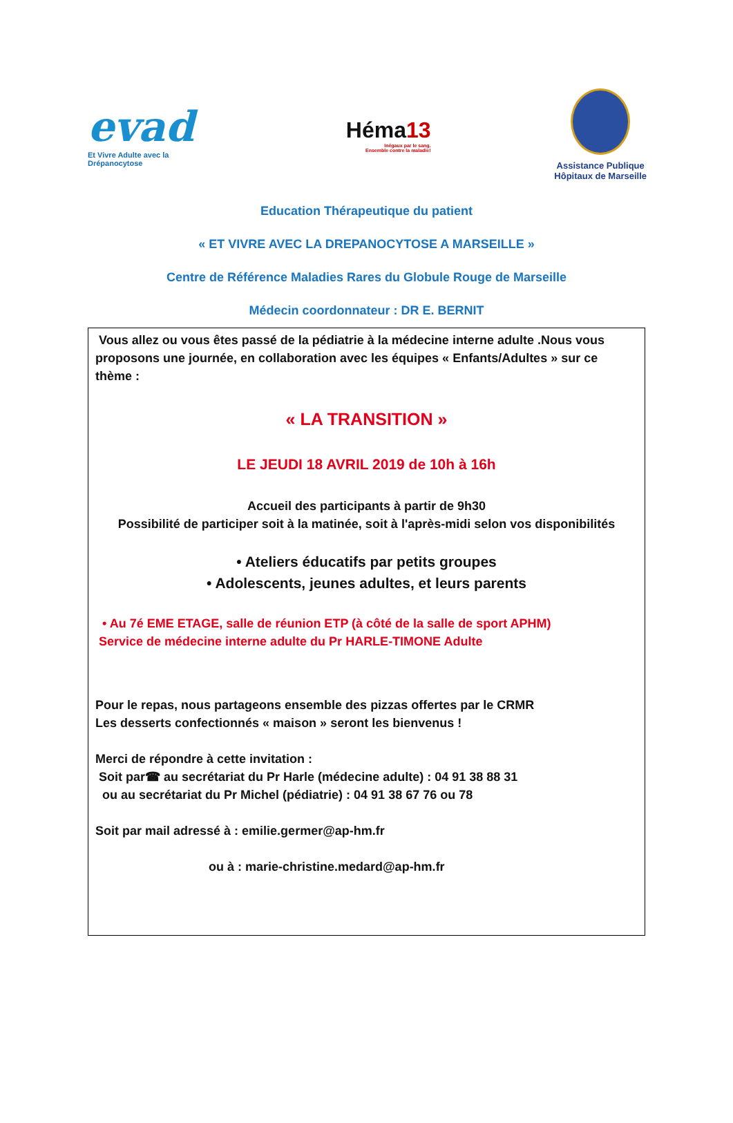evad
Et Vivre Adulte avec la Drépanocytose
Héma13
Inégaux par le sang.
Ensemble contre la maladie!
Assistance Publique
Hôpitaux de Marseille
Education Thérapeutique du patient
« ET VIVRE AVEC LA DREPANOCYTOSE A MARSEILLE »
Centre de Référence Maladies Rares du Globule Rouge de Marseille
Médecin coordonnateur : DR E. BERNIT
Vous allez ou vous êtes passé de la pédiatrie à la médecine interne adulte .Nous vous proposons une journée, en collaboration avec les équipes « Enfants/Adultes » sur ce thème :
« LA TRANSITION »
LE JEUDI 18 AVRIL 2019 de 10h à 16h
Accueil des participants à partir de 9h30
Possibilité de participer soit à la matinée, soit à l'après-midi selon vos disponibilités
• Ateliers éducatifs par petits groupes
• Adolescents, jeunes adultes, et leurs parents
• Au 7é EME ETAGE, salle de réunion ETP (à côté de la salle de sport APHM)
Service de médecine interne adulte du Pr HARLE-TIMONE Adulte
Pour le repas, nous partageons ensemble des pizzas offertes par le CRMR
Les desserts confectionnés « maison » seront les bienvenus !
Merci de répondre à cette invitation :
Soit par☎ au secrétariat du Pr Harle (médecine adulte) : 04 91 38 88 31
ou au secrétariat du Pr Michel (pédiatrie) : 04 91 38 67 76 ou 78
Soit par mail adressé à : emilie.germer@ap-hm.fr
ou à : marie-christine.medard@ap-hm.fr